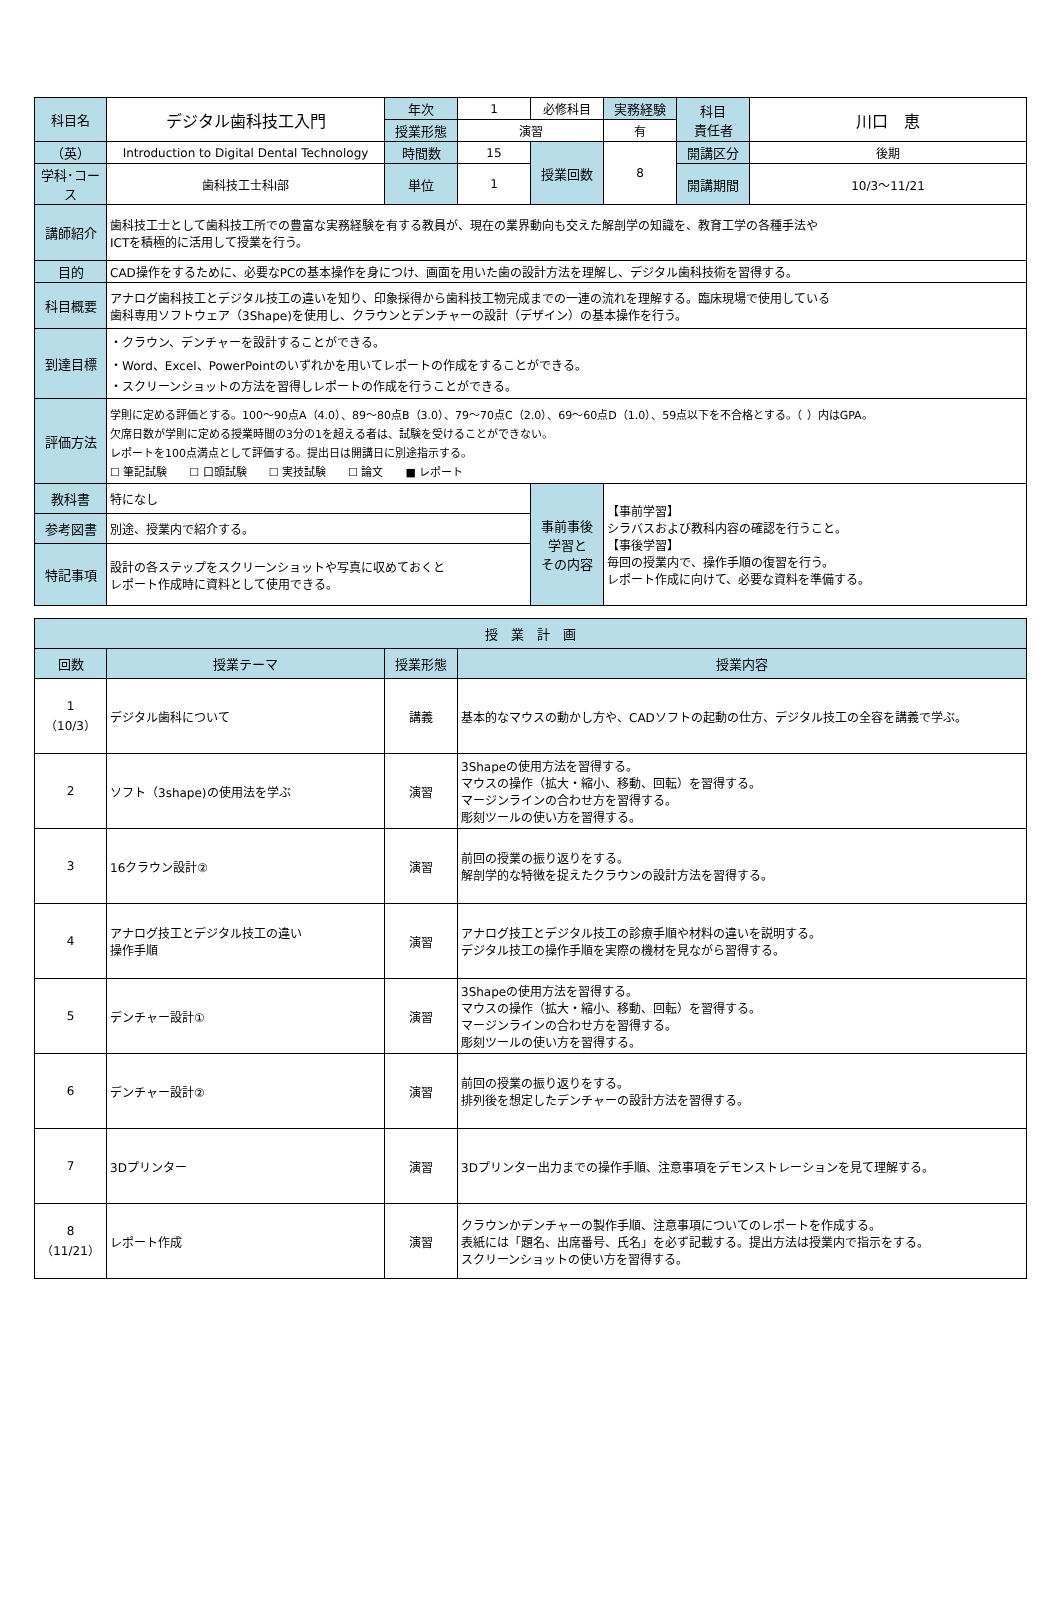| 科目名 | デジタル歯科技工入門 | 年次 | 1 | 必修科目 | 実務経験 | 科目 責任者 | 川口 恵 |
| | | 授業形態 | 演習 | | 有 | | |
| （英） | Introduction to Digital Dental Technology | 時間数 | 15 | 授業回数 | 8 | 開講区分 | 後期 |
| 学科･コース | 歯科技工士科Ⅰ部 | 単位 | 1 | | | 開講期間 | 10/3〜11/21 |
| 講師紹介 | 歯科技工士として歯科技工所での豊富な実務経験を有する教員が、現在の業界動向も交えた解剖学の知識を、教育工学の各種手法や ICTを積極的に活用して授業を行う。 | | | | | | |
| 目的 | CAD操作をするために、必要なPCの基本操作を身につけ、画面を用いた歯の設計方法を理解し、デジタル歯科技術を習得する。 | | | | | | |
| 科目概要 | アナログ歯科技工とデジタル技工の違いを知り、印象採得から歯科技工物完成までの一連の流れを理解する。臨床現場で使用している 歯科専用ソフトウェア（3Shape)を使用し、クラウンとデンチャーの設計（デザイン）の基本操作を行う。 | | | | | | |
| 到達目標 | ・クラウン、デンチャーを設計することができる。 ・Word、Excel、PowerPointのいずれかを用いてレポートの作成をすることができる。 ・スクリーンショットの方法を習得しレポートの作成を行うことができる。 | | | | | | |
| 評価方法 | 学則に定める評価とする。100〜90点A（4.0）、89〜80点B（3.0）、79〜70点C（2.0）、69〜60点D（1.0）、59点以下を不合格とする。（ ）内はGPA。 欠席日数が学則に定める授業時間の3分の1を超える者は、試験を受けることができない。 レポートを100点満点として評価する。提出日は開講日に別途指示する。 ☐ 筆記試験 ☐ 口頭試験 ☐ 実技試験 ☐ 論文 ■ レポート | | | | | | |
| 教科書 | 特になし | | | 事前事後 学習と その内容 | 【事前学習】 シラバスおよび教科内容の確認を行うこと。 【事後学習】 毎回の授業内で、操作手順の復習を行う。 レポート作成に向けて、必要な資料を準備する。 | | |
| 参考図書 | 別途、授業内で紹介する。 | | | | | | |
| 特記事項 | 設計の各ステップをスクリーンショットや写真に収めておくと レポート作成時に資料として使用できる。 | | | | | | |
| 授 業 計 画 | | | |
| --- | --- | --- | --- |
| 回数 | 授業テーマ | 授業形態 | 授業内容 |
| 1 （10/3） | デジタル歯科について | 講義 | 基本的なマウスの動かし方や、CADソフトの起動の仕方、デジタル技工の全容を講義で学ぶ。 |
| 2 | ソフト（3shape)の使用法を学ぶ | 演習 | 3Shapeの使用方法を習得する。 マウスの操作（拡大・縮小、移動、回転）を習得する。 マージンラインの合わせ方を習得する。 彫刻ツールの使い方を習得する。 |
| 3 | 16クラウン設計② | 演習 | 前回の授業の振り返りをする。 解剖学的な特徴を捉えたクラウンの設計方法を習得する。 |
| 4 | アナログ技工とデジタル技工の違い 操作手順 | 演習 | アナログ技工とデジタル技工の診療手順や材料の違いを説明する。 デジタル技工の操作手順を実際の機材を見ながら習得する。 |
| 5 | デンチャー設計① | 演習 | 3Shapeの使用方法を習得する。 マウスの操作（拡大・縮小、移動、回転）を習得する。 マージンラインの合わせ方を習得する。 彫刻ツールの使い方を習得する。 |
| 6 | デンチャー設計② | 演習 | 前回の授業の振り返りをする。 排列後を想定したデンチャーの設計方法を習得する。 |
| 7 | 3Dプリンター | 演習 | 3Dプリンター出力までの操作手順、注意事項をデモンストレーションを見て理解する。 |
| 8 （11/21） | レポート作成 | 演習 | クラウンかデンチャーの製作手順、注意事項についてのレポートを作成する。 表紙には「題名、出席番号、氏名」を必ず記載する。提出方法は授業内で指示をする。 スクリーンショットの使い方を習得する。 |